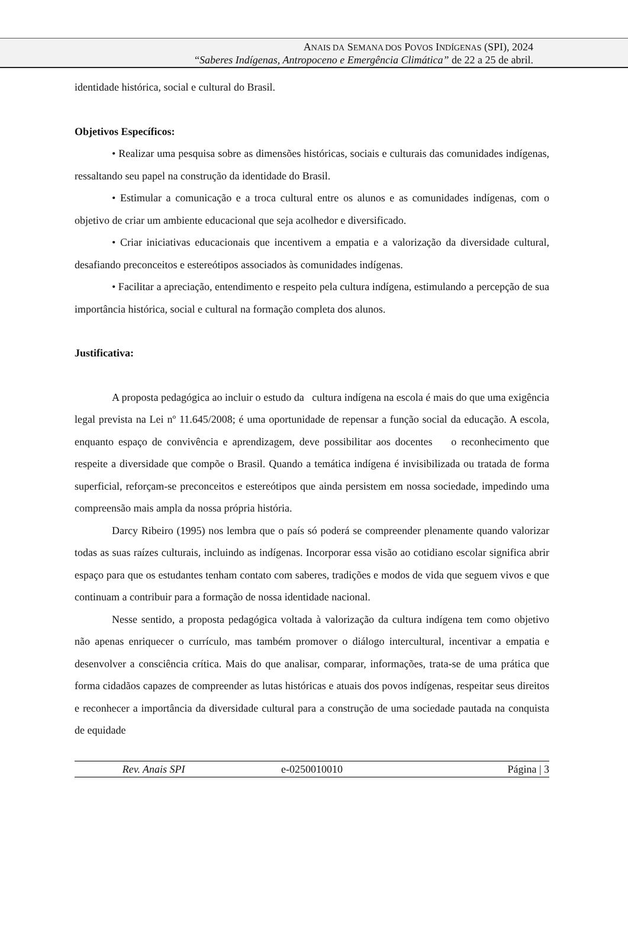ANAIS DA SEMANA DOS POVOS INDÍGENAS (SPI), 2024
“Saberes Indígenas, Antropoceno e Emergência Climática” de 22 a 25 de abril.
identidade histórica, social e cultural do Brasil.
Objetivos Específicos:
• Realizar uma pesquisa sobre as dimensões históricas, sociais e culturais das comunidades indígenas, ressaltando seu papel na construção da identidade do Brasil.
• Estimular a comunicação e a troca cultural entre os alunos e as comunidades indígenas, com o objetivo de criar um ambiente educacional que seja acolhedor e diversificado.
• Criar iniciativas educacionais que incentivem a empatia e a valorização da diversidade cultural, desafiando preconceitos e estereótipos associados às comunidades indígenas.
• Facilitar a apreciação, entendimento e respeito pela cultura indígena, estimulando a percepção de sua importância histórica, social e cultural na formação completa dos alunos.
Justificativa:
A proposta pedagógica ao incluir o estudo da cultura indígena na escola é mais do que uma exigência legal prevista na Lei nº 11.645/2008; é uma oportunidade de repensar a função social da educação. A escola, enquanto espaço de convivência e aprendizagem, deve possibilitar aos docentes o reconhecimento que respeite a diversidade que compõe o Brasil. Quando a temática indígena é invisibilizada ou tratada de forma superficial, reforçam-se preconceitos e estereótipos que ainda persistem em nossa sociedade, impedindo uma compreensão mais ampla da nossa própria história.
Darcy Ribeiro (1995) nos lembra que o país só poderá se compreender plenamente quando valorizar todas as suas raízes culturais, incluindo as indígenas. Incorporar essa visão ao cotidiano escolar significa abrir espaço para que os estudantes tenham contato com saberes, tradições e modos de vida que seguem vivos e que continuam a contribuir para a formação de nossa identidade nacional.
Nesse sentido, a proposta pedagógica voltada à valorização da cultura indígena tem como objetivo não apenas enriquecer o currículo, mas também promover o diálogo intercultural, incentivar a empatia e desenvolver a consciência crítica. Mais do que analisar, comparar, informações, trata-se de uma prática que forma cidadãos capazes de compreender as lutas históricas e atuais dos povos indígenas, respeitar seus direitos e reconhecer a importância da diversidade cultural para a construção de uma sociedade pautada na conquista de equidade
Rev. Anais SPI e-0250010010 Página | 3